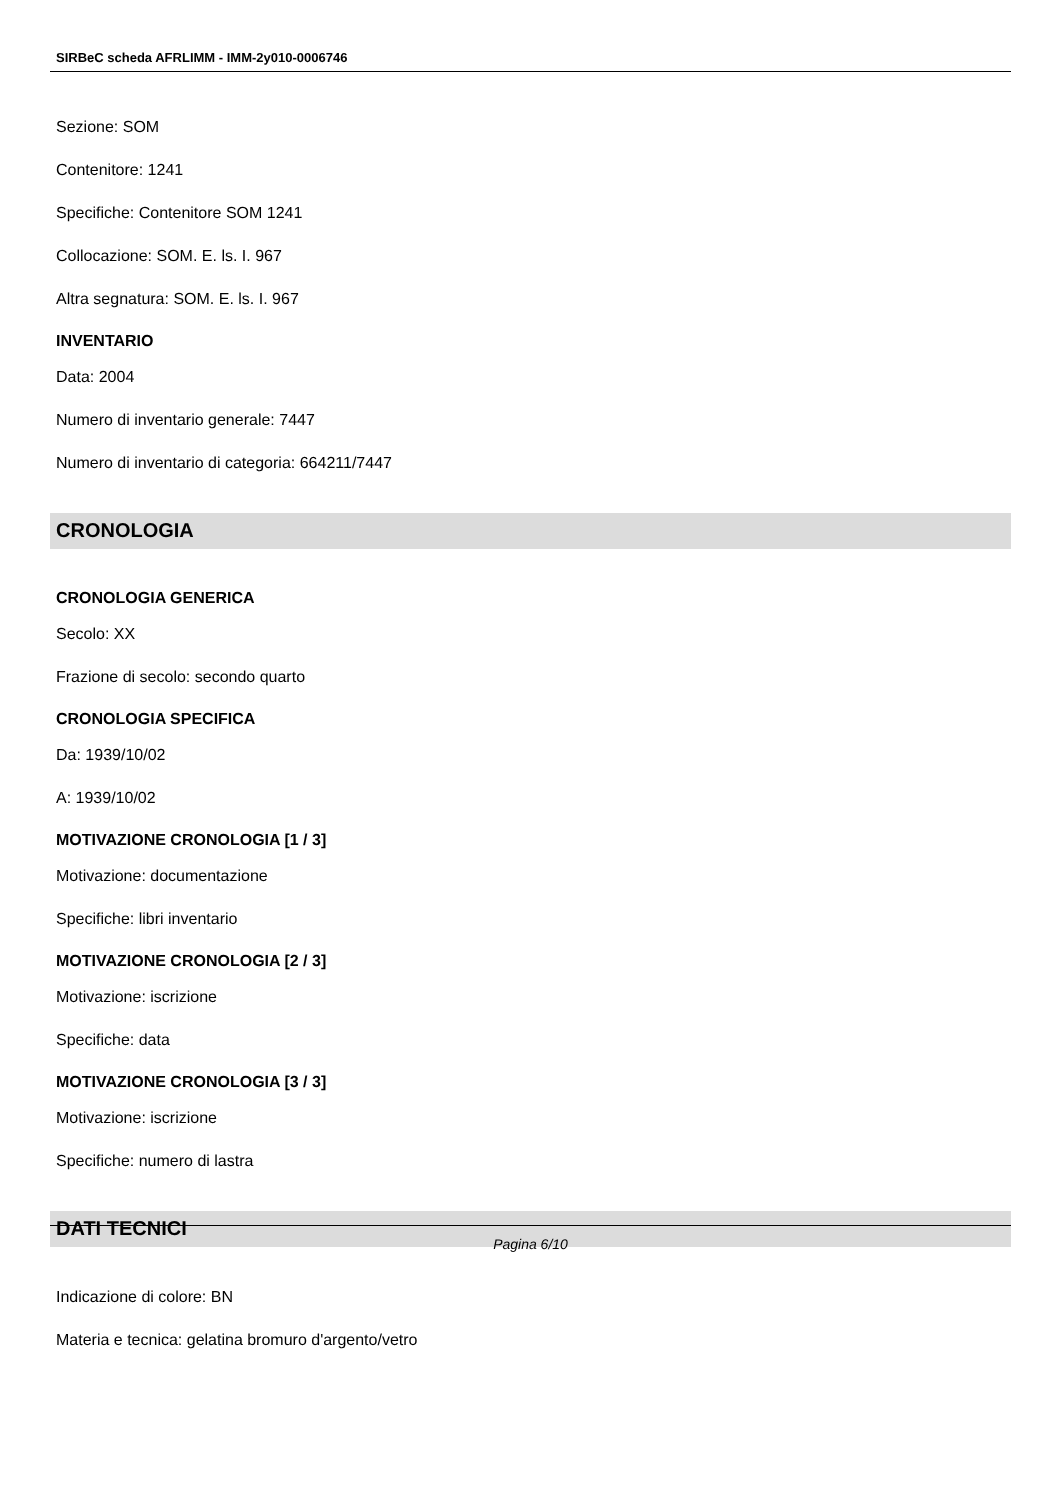SIRBeC scheda AFRLIMM - IMM-2y010-0006746
Sezione: SOM
Contenitore: 1241
Specifiche: Contenitore SOM 1241
Collocazione: SOM. E. ls. I. 967
Altra segnatura: SOM. E. ls. I. 967
INVENTARIO
Data: 2004
Numero di inventario generale: 7447
Numero di inventario di categoria: 664211/7447
CRONOLOGIA
CRONOLOGIA GENERICA
Secolo: XX
Frazione di secolo: secondo quarto
CRONOLOGIA SPECIFICA
Da: 1939/10/02
A: 1939/10/02
MOTIVAZIONE CRONOLOGIA [1 / 3]
Motivazione: documentazione
Specifiche: libri inventario
MOTIVAZIONE CRONOLOGIA [2 / 3]
Motivazione: iscrizione
Specifiche: data
MOTIVAZIONE CRONOLOGIA [3 / 3]
Motivazione: iscrizione
Specifiche: numero di lastra
DATI TECNICI
Indicazione di colore: BN
Materia e tecnica: gelatina bromuro d'argento/vetro
Pagina 6/10